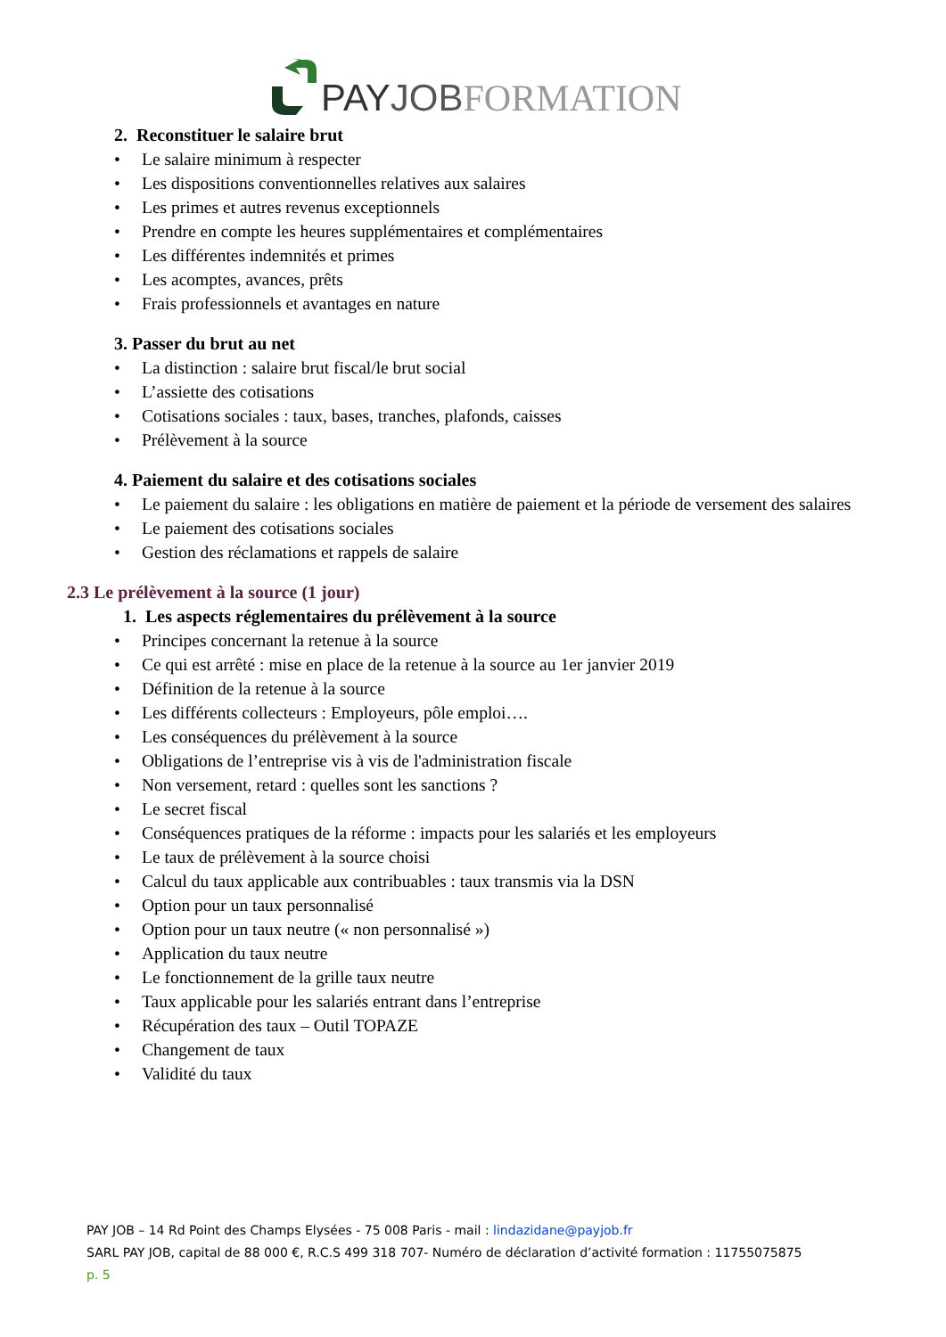PAY JOB FORMATION
2. Reconstituer le salaire brut
• Le salaire minimum à respecter
• Les dispositions conventionnelles relatives aux salaires
• Les primes et autres revenus exceptionnels
• Prendre en compte les heures supplémentaires et complémentaires
• Les différentes indemnités et primes
• Les acomptes, avances, prêts
• Frais professionnels et avantages en nature
3. Passer du brut au net
• La distinction : salaire brut fiscal/le brut social
• L’assiette des cotisations
• Cotisations sociales : taux, bases, tranches, plafonds, caisses
• Prélèvement à la source
4. Paiement du salaire et des cotisations sociales
• Le paiement du salaire : les obligations en matière de paiement et la période de versement des salaires
• Le paiement des cotisations sociales
• Gestion des réclamations et rappels de salaire
2.3 Le prélèvement à la source (1 jour)
1. Les aspects réglementaires du prélèvement à la source
• Principes concernant la retenue à la source
• Ce qui est arrêté : mise en place de la retenue à la source au 1er janvier 2019
• Définition de la retenue à la source
• Les différents collecteurs : Employeurs, pôle emploi….
• Les conséquences du prélèvement à la source
• Obligations de l’entreprise vis à vis de l'administration fiscale
• Non versement, retard : quelles sont les sanctions ?
• Le secret fiscal
• Conséquences pratiques de la réforme : impacts pour les salariés et les employeurs
• Le taux de prélèvement à la source choisi
• Calcul du taux applicable aux contribuables : taux transmis via la DSN
• Option pour un taux personnalisé
• Option pour un taux neutre (« non personnalisé »)
• Application du taux neutre
• Le fonctionnement de la grille taux neutre
• Taux applicable pour les salariés entrant dans l’entreprise
• Récupération des taux – Outil TOPAZE
• Changement de taux
• Validité du taux
PAY JOB – 14 Rd Point des Champs Elysées - 75 008 Paris - mail : lindazidane@payjob.fr
SARL PAY JOB, capital de 88 000 €, R.C.S 499 318 707- Numéro de déclaration d’activité formation : 11755075875
p. 5